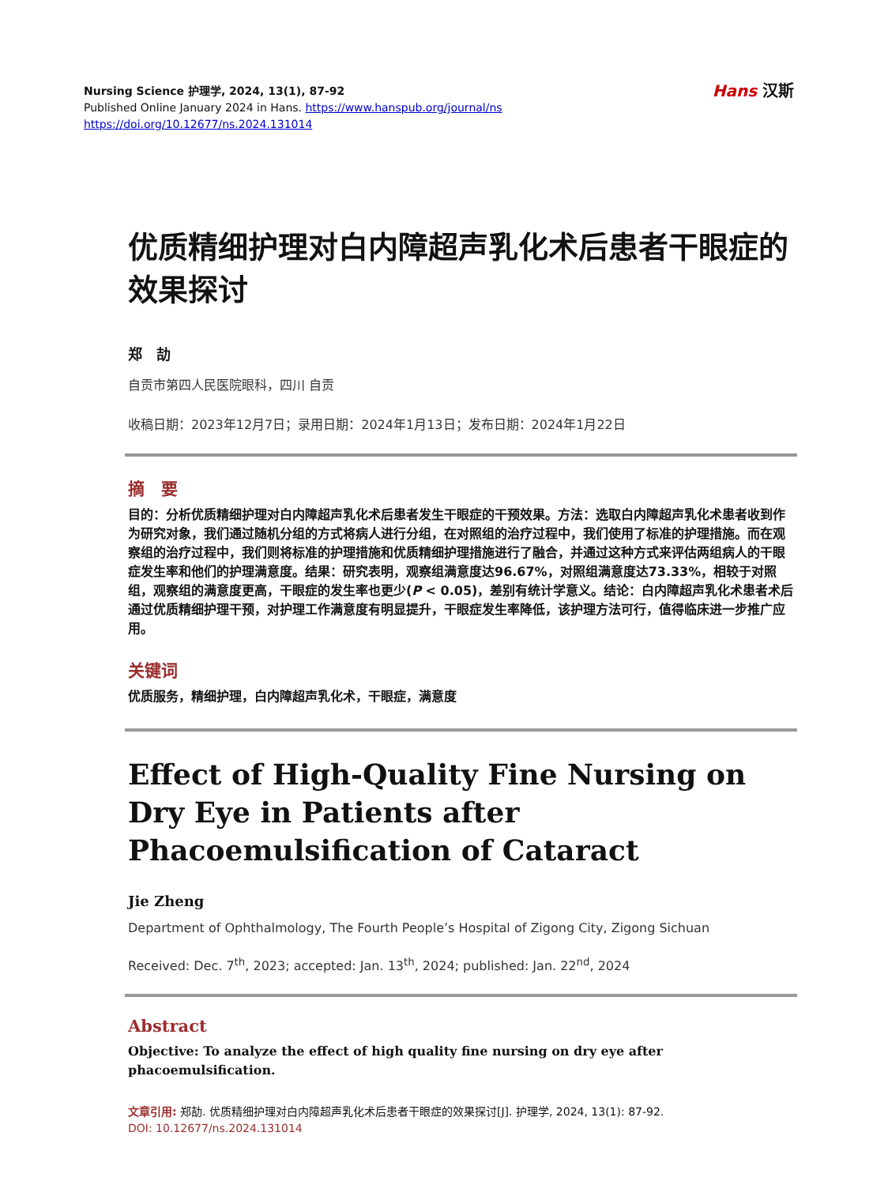Nursing Science 护理学, 2024, 13(1), 87-92
Published Online January 2024 in Hans. https://www.hanspub.org/journal/ns
https://doi.org/10.12677/ns.2024.131014
Hans 汉斯
优质精细护理对白内障超声乳化术后患者干眼症的效果探讨
郑　劼
自贡市第四人民医院眼科，四川 自贡
收稿日期：2023年12月7日；录用日期：2024年1月13日；发布日期：2024年1月22日
摘　要
目的：分析优质精细护理对白内障超声乳化术后患者发生干眼症的干预效果。方法：选取白内障超声乳化术患者收到作为研究对象，我们通过随机分组的方式将病人进行分组，在对照组的治疗过程中，我们使用了标准的护理措施。而在观察组的治疗过程中，我们则将标准的护理措施和优质精细护理措施进行了融合，并通过这种方式来评估两组病人的干眼症发生率和他们的护理满意度。结果：研究表明，观察组满意度达96.67%，对照组满意度达73.33%，相较于对照组，观察组的满意度更高，干眼症的发生率也更少(P < 0.05)，差别有统计学意义。结论：白内障超声乳化术患者术后通过优质精细护理干预，对护理工作满意度有明显提升，干眼症发生率降低，该护理方法可行，值得临床进一步推广应用。
关键词
优质服务，精细护理，白内障超声乳化术，干眼症，满意度
Effect of High-Quality Fine Nursing on Dry Eye in Patients after Phacoemulsification of Cataract
Jie Zheng
Department of Ophthalmology, The Fourth People’s Hospital of Zigong City, Zigong Sichuan
Received: Dec. 7<sup>th</sup>, 2023; accepted: Jan. 13<sup>th</sup>, 2024; published: Jan. 22<sup>nd</sup>, 2024
Abstract
Objective: To analyze the effect of high quality fine nursing on dry eye after phacoemulsification.
文章引用: 郑劼. 优质精细护理对白内障超声乳化术后患者干眼症的效果探讨[J]. 护理学, 2024, 13(1): 87-92.
DOI: 10.12677/ns.2024.131014